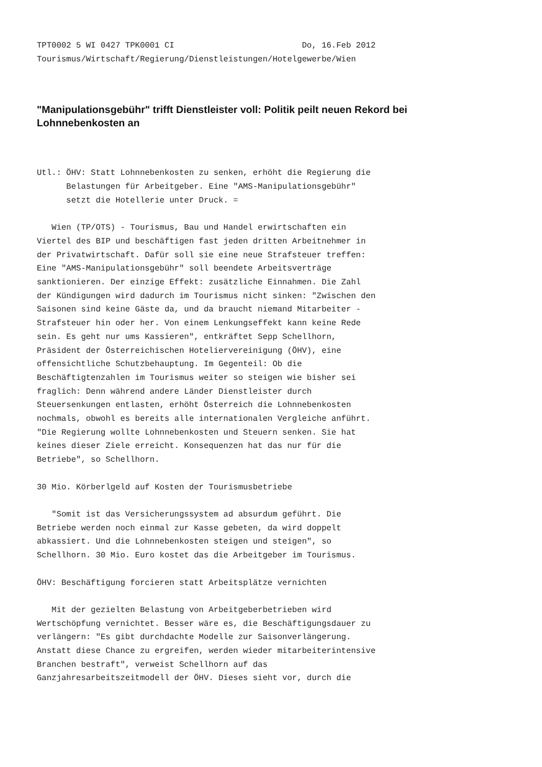TPT0002 5 WI 0427 TPK0001 CI                          Do, 16.Feb 2012
Tourismus/Wirtschaft/Regierung/Dienstleistungen/Hotelgewerbe/Wien
"Manipulationsgebühr" trifft Dienstleister voll: Politik peilt neuen Rekord bei Lohnnebenkosten an
Utl.: ÖHV: Statt Lohnnebenkosten zu senken, erhöht die Regierung die
      Belastungen für Arbeitgeber. Eine "AMS-Manipulationsgebühr"
      setzt die Hotellerie unter Druck. =

   Wien (TP/OTS) - Tourismus, Bau und Handel erwirtschaften ein
Viertel des BIP und beschäftigen fast jeden dritten Arbeitnehmer in
der Privatwirtschaft. Dafür soll sie eine neue Strafsteuer treffen:
Eine "AMS-Manipulationsgebühr" soll beendete Arbeitsverträge
sanktionieren. Der einzige Effekt: zusätzliche Einnahmen. Die Zahl
der Kündigungen wird dadurch im Tourismus nicht sinken: "Zwischen den
Saisonen sind keine Gäste da, und da braucht niemand Mitarbeiter -
Strafsteuer hin oder her. Von einem Lenkungseffekt kann keine Rede
sein. Es geht nur ums Kassieren", entkräftet Sepp Schellhorn,
Präsident der Österreichischen Hoteliervereinigung (ÖHV), eine
offensichtliche Schutzbehauptung. Im Gegenteil: Ob die
Beschäftigtenzahlen im Tourismus weiter so steigen wie bisher sei
fraglich: Denn während andere Länder Dienstleister durch
Steuersenkungen entlasten, erhöht Österreich die Lohnnebenkosten
nochmals, obwohl es bereits alle internationalen Vergleiche anführt.
"Die Regierung wollte Lohnnebenkosten und Steuern senken. Sie hat
keines dieser Ziele erreicht. Konsequenzen hat das nur für die
Betriebe", so Schellhorn.

30 Mio. Körberlgeld auf Kosten der Tourismusbetriebe

   "Somit ist das Versicherungssystem ad absurdum geführt. Die
Betriebe werden noch einmal zur Kasse gebeten, da wird doppelt
abkassiert. Und die Lohnnebenkosten steigen und steigen", so
Schellhorn. 30 Mio. Euro kostet das die Arbeitgeber im Tourismus.

ÖHV: Beschäftigung forcieren statt Arbeitsplätze vernichten

   Mit der gezielten Belastung von Arbeitgeberbetrieben wird
Wertschöpfung vernichtet. Besser wäre es, die Beschäftigungsdauer zu
verlängern: "Es gibt durchdachte Modelle zur Saisonverlängerung.
Anstatt diese Chance zu ergreifen, werden wieder mitarbeiterintensive
Branchen bestraft", verweist Schellhorn auf das
Ganzjahresarbeitszeitmodell der ÖHV. Dieses sieht vor, durch die